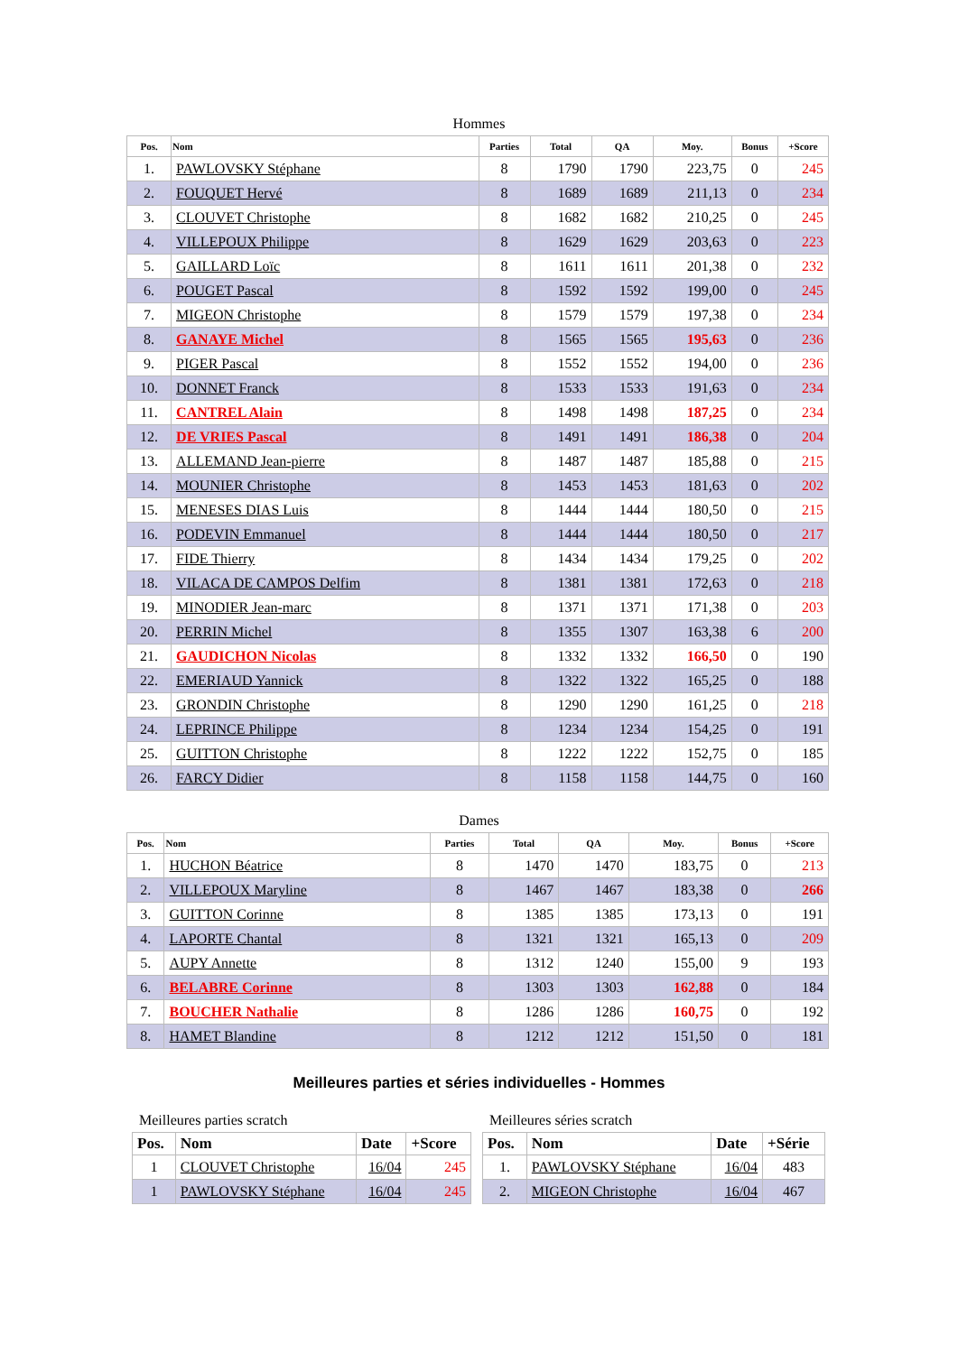Hommes
| Pos. | Nom | Parties | Total | QA | Moy. | Bonus | +Score |
| --- | --- | --- | --- | --- | --- | --- | --- |
| 1. | PAWLOVSKY Stéphane | 8 | 1790 | 1790 | 223,75 | 0 | 245 |
| 2. | FOUQUET Hervé | 8 | 1689 | 1689 | 211,13 | 0 | 234 |
| 3. | CLOUVET Christophe | 8 | 1682 | 1682 | 210,25 | 0 | 245 |
| 4. | VILLEPOUX Philippe | 8 | 1629 | 1629 | 203,63 | 0 | 223 |
| 5. | GAILLARD Loïc | 8 | 1611 | 1611 | 201,38 | 0 | 232 |
| 6. | POUGET Pascal | 8 | 1592 | 1592 | 199,00 | 0 | 245 |
| 7. | MIGEON Christophe | 8 | 1579 | 1579 | 197,38 | 0 | 234 |
| 8. | GANAYE Michel | 8 | 1565 | 1565 | 195,63 | 0 | 236 |
| 9. | PIGER Pascal | 8 | 1552 | 1552 | 194,00 | 0 | 236 |
| 10. | DONNET Franck | 8 | 1533 | 1533 | 191,63 | 0 | 234 |
| 11. | CANTREL Alain | 8 | 1498 | 1498 | 187,25 | 0 | 234 |
| 12. | DE VRIES Pascal | 8 | 1491 | 1491 | 186,38 | 0 | 204 |
| 13. | ALLEMAND Jean-pierre | 8 | 1487 | 1487 | 185,88 | 0 | 215 |
| 14. | MOUNIER Christophe | 8 | 1453 | 1453 | 181,63 | 0 | 202 |
| 15. | MENESES DIAS Luis | 8 | 1444 | 1444 | 180,50 | 0 | 215 |
| 16. | PODEVIN Emmanuel | 8 | 1444 | 1444 | 180,50 | 0 | 217 |
| 17. | FIDE Thierry | 8 | 1434 | 1434 | 179,25 | 0 | 202 |
| 18. | VILACA DE CAMPOS Delfim | 8 | 1381 | 1381 | 172,63 | 0 | 218 |
| 19. | MINODIER Jean-marc | 8 | 1371 | 1371 | 171,38 | 0 | 203 |
| 20. | PERRIN Michel | 8 | 1355 | 1307 | 163,38 | 6 | 200 |
| 21. | GAUDICHON Nicolas | 8 | 1332 | 1332 | 166,50 | 0 | 190 |
| 22. | EMERIAUD Yannick | 8 | 1322 | 1322 | 165,25 | 0 | 188 |
| 23. | GRONDIN Christophe | 8 | 1290 | 1290 | 161,25 | 0 | 218 |
| 24. | LEPRINCE Philippe | 8 | 1234 | 1234 | 154,25 | 0 | 191 |
| 25. | GUITTON Christophe | 8 | 1222 | 1222 | 152,75 | 0 | 185 |
| 26. | FARCY Didier | 8 | 1158 | 1158 | 144,75 | 0 | 160 |
Dames
| Pos. | Nom | Parties | Total | QA | Moy. | Bonus | +Score |
| --- | --- | --- | --- | --- | --- | --- | --- |
| 1. | HUCHON Béatrice | 8 | 1470 | 1470 | 183,75 | 0 | 213 |
| 2. | VILLEPOUX Maryline | 8 | 1467 | 1467 | 183,38 | 0 | 266 |
| 3. | GUITTON Corinne | 8 | 1385 | 1385 | 173,13 | 0 | 191 |
| 4. | LAPORTE Chantal | 8 | 1321 | 1321 | 165,13 | 0 | 209 |
| 5. | AUPY Annette | 8 | 1312 | 1240 | 155,00 | 9 | 193 |
| 6. | BELABRE Corinne | 8 | 1303 | 1303 | 162,88 | 0 | 184 |
| 7. | BOUCHER Nathalie | 8 | 1286 | 1286 | 160,75 | 0 | 192 |
| 8. | HAMET Blandine | 8 | 1212 | 1212 | 151,50 | 0 | 181 |
Meilleures parties et séries individuelles - Hommes
Meilleures parties scratch
| Pos. | Nom | Date | +Score |
| --- | --- | --- | --- |
| 1 | CLOUVET Christophe | 16/04 | 245 |
| 1 | PAWLOVSKY Stéphane | 16/04 | 245 |
Meilleures séries scratch
| Pos. | Nom | Date | +Série |
| --- | --- | --- | --- |
| 1. | PAWLOVSKY Stéphane | 16/04 | 483 |
| 2. | MIGEON Christophe | 16/04 | 467 |